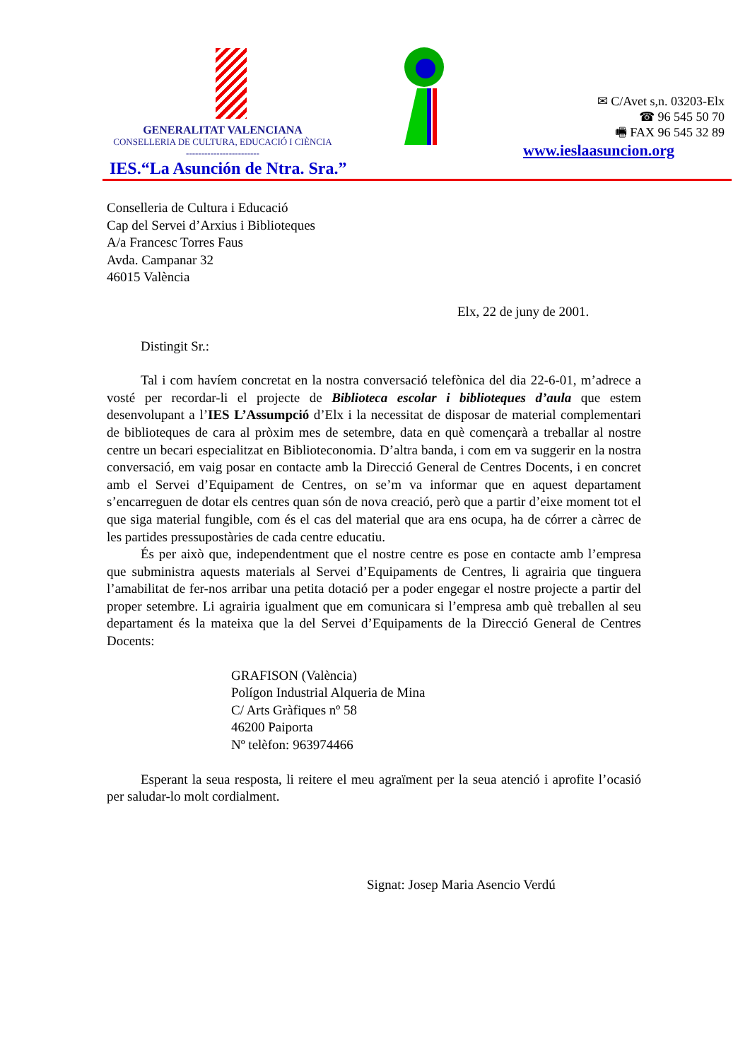GENERALITAT VALENCIANA
CONSELLERIA DE CULTURA, EDUCACIÓ I CIÈNCIA
------------------------
IES.“La Asunción de Ntra. Sra.”
✉ C/Avet s,n. 03203-Elx
☎ 96 545 50 70
🖷 FAX 96 545 32 89
www.ieslaasuncion.org
Conselleria de Cultura i Educació
Cap del Servei d’Arxius i Biblioteques
A/a Francesc Torres Faus
Avda. Campanar 32
46015 València
Elx, 22 de juny de 2001.
Distingit Sr.:
Tal i com havíem concretat en la nostra conversació telefònica del dia 22-6-01, m’adrece a vosté per recordar-li el projecte de Biblioteca escolar i biblioteques d’aula que estem desenvolupant a l’IES L’Assumpció d’Elx i la necessitat de disposar de material complementari de biblioteques de cara al pròxim mes de setembre, data en què començarà a treballar al nostre centre un becari especialitzat en Biblioteconomia. D’altra banda, i com em va suggerir en la nostra conversació, em vaig posar en contacte amb la Direcció General de Centres Docents, i en concret amb el Servei d’Equipament de Centres, on se’m va informar que en aquest departament s’encarreguen de dotar els centres quan són de nova creació, però que a partir d’eixe moment tot el que siga material fungible, com és el cas del material que ara ens ocupa, ha de córrer a càrrec de les partides pressupostàries de cada centre educatiu.
És per això que, independentment que el nostre centre es pose en contacte amb l’empresa que subministra aquests materials al Servei d’Equipaments de Centres, li agrairia que tinguera l’amabilitat de fer-nos arribar una petita dotació per a poder engegar el nostre projecte a partir del proper setembre. Li agrairia igualment que em comunicara si l’empresa amb què treballen al seu departament és la mateixa que la del Servei d’Equipaments de la Direcció General de Centres Docents:
GRAFISON (València)
Polígon Industrial Alqueria de Mina
C/ Arts Gràfiques nº 58
46200 Paiporta
Nº telèfon: 963974466
Esperant la seua resposta, li reitere el meu agraïment per la seua atenció i aprofite l’ocasió per saludar-lo molt cordialment.
Signat: Josep Maria Asencio Verdú